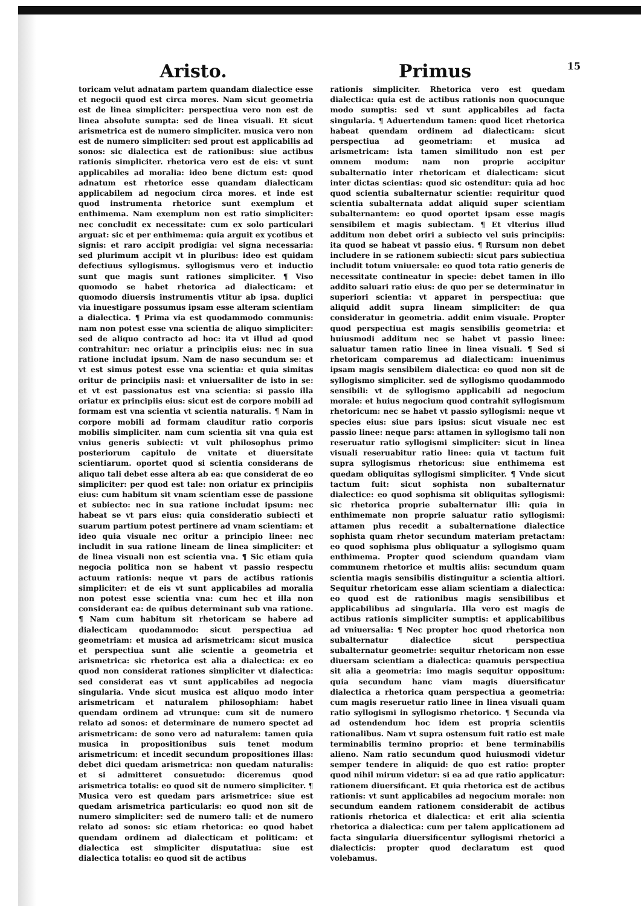Aristo. Primus
15
toricam velut adnatam partem quandam dialectice esse et negocii quod est circa mores. Nam sicut geometria est de linea simpliciter: perspectiua vero non est de linea absolute sumpta: sed de linea visuali. Et sicut arismetrica est de numero simpliciter. musica vero non est de numero simpliciter: sed prout est applicabilis ad sonos: sic dialectica est de rationibus: siue actibus rationis simpliciter. rhetorica vero est de eis: vt sunt applicabiles ad moralia: ideo bene dictum est: quod adnatum est rhetorice esse quandam dialecticam applicabilem ad negocium circa mores. et inde est quod instrumenta rhetorice sunt exemplum et enthimema. Nam exemplum non est ratio simpliciter: nec concludit ex necessitate: cum ex solo particulari arguat: sic et per enthimema: quia arguit ex ycotibus et signis: et raro accipit prodigia: vel signa necessaria: sed plurimum accipit vt in pluribus: ideo est quidam defectiuus syllogismus. syllogismus vero et inductio sunt que magis sunt rationes simpliciter. ¶ Viso quomodo se habet rhetorica ad dialecticam: et quomodo diuersis instrumentis vtitur ab ipsa. duplici via inuestigare possumus ipsam esse alteram scientiam a dialectica. ¶ Prima via est quodammodo communis: nam non potest esse vna scientia de aliquo simpliciter: sed de aliquo contracto ad hoc: ita vt illud ad quod contrahitur: nec oriatur a principiis eius: nec in sua ratione includat ipsum. Nam de naso secundum se: et vt est simus potest esse vna scientia: et quia simitas oritur de principiis nasi: et vniuersaliter de isto in se: et vt est passionatus est vna scientia: si passio illa oriatur ex principiis eius: sicut est de corpore mobili ad formam est vna scientia vt scientia naturalis. ¶ Nam in corpore mobili ad formam clauditur ratio corporis mobilis simpliciter. nam cum scientia sit vna quia est vnius generis subiecti: vt vult philosophus primo posteriorum capitulo de vnitate et diuersitate scientiarum. oportet quod si scientia considerans de aliquo tali debet esse altera ab ea: que considerat de eo simpliciter: per quod est tale: non oriatur ex principiis eius: cum habitum sit vnam scientiam esse de passione et subiecto: nec in sua ratione includat ipsum: nec habeat se vt pars eius: quia consideratio subiecti et suarum partium potest pertinere ad vnam scientiam: et ideo quia visuale nec oritur a principio linee: nec includit in sua ratione lineam de linea simpliciter: et de linea visuali non est scientia vna. ¶ Sic etiam quia negocia politica non se habent vt passio respectu actuum rationis: neque vt pars de actibus rationis simpliciter: et de eis vt sunt applicabiles ad moralia non potest esse scientia vna: cum hec et illa non considerant ea: de quibus determinant sub vna ratione. ¶ Nam cum habitum sit rhetoricam se habere ad dialecticam quodammodo: sicut perspectiua ad geometriam: et musica ad arismetricam: sicut musica et perspectiua sunt alie scientie a geometria et arismetrica: sic rhetorica est alia a dialectica: ex eo quod non considerat rationes simpliciter vt dialectica: sed considerat eas vt sunt applicabiles ad negocia singularia. Vnde sicut musica est aliquo modo inter arismetricam et naturalem philosophiam: habet quendam ordinem ad vtrunque: cum sit de numero relato ad sonos: et determinare de numero spectet ad arismetricam: de sono vero ad naturalem: tamen quia musica in propositionibus suis tenet modum arismetricum: et incedit secundum propositiones illas: debet dici quedam arismetrica: non quedam naturalis: et si admitteret consuetudo: diceremus quod arismetrica totalis: eo quod sit de numero simpliciter. ¶ Musica vero est quedam pars arismetrice: siue est quedam arismetrica particularis: eo quod non sit de numero simpliciter: sed de numero tali: et de numero relato ad sonos: sic etiam rhetorica: eo quod habet quendam ordinem ad dialecticam et politicam: et dialectica est simpliciter disputatiua: siue est dialectica totalis: eo quod sit de actibus
rationis simpliciter. Rhetorica vero est quedam dialectica: quia est de actibus rationis non quocunque modo sumptis: sed vt sunt applicabiles ad facta singularia. ¶ Aduertendum tamen: quod licet rhetorica habeat quendam ordinem ad dialecticam: sicut perspectiua ad geometriam: et musica ad arismetricam: ista tamen similitudo non est per omnem modum: nam non proprie accipitur subalternatio inter rhetoricam et dialecticam: sicut inter dictas scientias: quod sic ostenditur: quia ad hoc quod scientia subalternatur scientie: requiritur quod scientia subalternata addat aliquid super scientiam subalternantem: eo quod oportet ipsam esse magis sensibilem et magis subiectam. ¶ Et vlterius illud additum non debet oriri a subiecto vel suis principiis: ita quod se habeat vt passio eius. ¶ Rursum non debet includere in se rationem subiecti: sicut pars subiectiua includit totum vniuersale: eo quod tota ratio generis de necessitate contineatur in specie: debet tamen in illo addito saluari ratio eius: de quo per se determinatur in superiori scientia: vt apparet in perspectiua: que aliquid addit supra lineam simpliciter: de qua consideratur in geometria. addit enim visuale. Propter quod perspectiua est magis sensibilis geometria: et huiusmodi additum nec se habet vt passio linee: saluatur tamen ratio linee in linea visuali. ¶ Sed si rhetoricam comparemus ad dialecticam: inuenimus ipsam magis sensibilem dialectica: eo quod non sit de syllogismo simpliciter. sed de syllogismo quodammodo sensibili: vt de syllogismo applicabili ad negocium morale: et huius negocium quod contrahit syllogismum rhetoricum: nec se habet vt passio syllogismi: neque vt species eius: siue pars ipsius: sicut visuale nec est passio linee: neque pars: attamen in syllogismo tali non reseruatur ratio syllogismi simpliciter: sicut in linea visuali reseruabitur ratio linee: quia vt tactum fuit supra syllogismus rhetoricus: siue enthimema est quedam obliquitas syllogismi simpliciter. ¶ Vnde sicut tactum fuit: sicut sophista non subalternatur dialectice: eo quod sophisma sit obliquitas syllogismi: sic rhetorica proprie subalternatur illi: quia in enthimemate non proprie saluatur ratio syllogismi: attamen plus recedit a subalternatione dialectice sophista quam rhetor secundum materiam pretactam: eo quod sophisma plus obliquatur a syllogismo quam enthimema. Propter quod sciendum quandam viam communem rhetorice et multis aliis: secundum quam scientia magis sensibilis distinguitur a scientia altiori. Sequitur rhetoricam esse aliam scientiam a dialectica: eo quod est de rationibus magis sensibilibus et applicabilibus ad singularia. Illa vero est magis de actibus rationis simpliciter sumptis: et applicabilibus ad vniuersalia: ¶ Nec propter hoc quod rhetorica non subalternatur dialectice sicut perspectiua subalternatur geometrie: sequitur rhetoricam non esse diuersam scientiam a dialectica: quamuis perspectiua sit alia a geometria: imo magis sequitur oppositum: quia secundum hanc viam magis diuersificatur dialectica a rhetorica quam perspectiua a geometria: cum magis reseruetur ratio linee in linea visuali quam ratio syllogismi in syllogismo rhetorico. ¶ Secunda via ad ostendendum hoc idem est propria scientiis rationalibus. Nam vt supra ostensum fuit ratio est male terminabilis termino proprio: et bene terminabilis alieno. Nam ratio secundum quod huiusmodi videtur semper tendere in aliquid: de quo est ratio: propter quod nihil mirum videtur: si ea ad que ratio applicatur: rationem diuersificant. Et quia rhetorica est de actibus rationis: vt sunt applicabiles ad negocium morale: non secundum eandem rationem considerabit de actibus rationis rhetorica et dialectica: et erit alia scientia rhetorica a dialectica: cum per talem applicationem ad facta singularia diuersificentur syllogismi rhetorici a dialecticis: propter quod declaratum est quod volebamus.